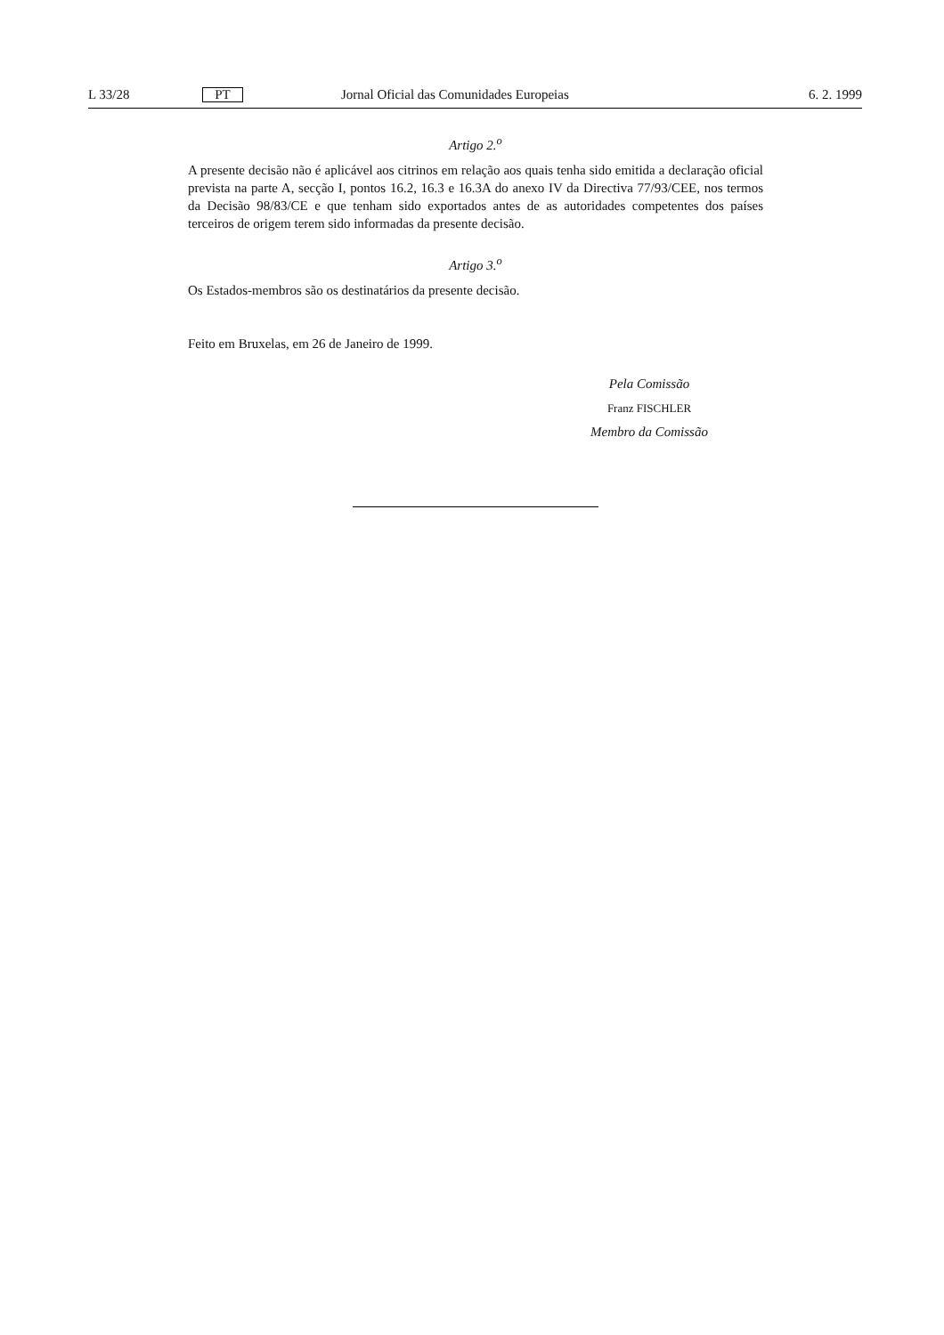L 33/28 PT Jornal Oficial das Comunidades Europeias 6. 2. 1999
Artigo 2.<sup>o</sup>
A presente decisão não é aplicável aos citrinos em relação aos quais tenha sido emitida a declaração oficial prevista na parte A, secção I, pontos 16.2, 16.3 e 16.3A do anexo IV da Directiva 77/93/CEE, nos termos da Decisão 98/83/CE e que tenham sido exportados antes de as autoridades competentes dos países terceiros de origem terem sido informadas da presente decisão.
Artigo 3.<sup>o</sup>
Os Estados-membros são os destinatários da presente decisão.
Feito em Bruxelas, em 26 de Janeiro de 1999.
Pela Comissão
Franz FISCHLER
Membro da Comissão